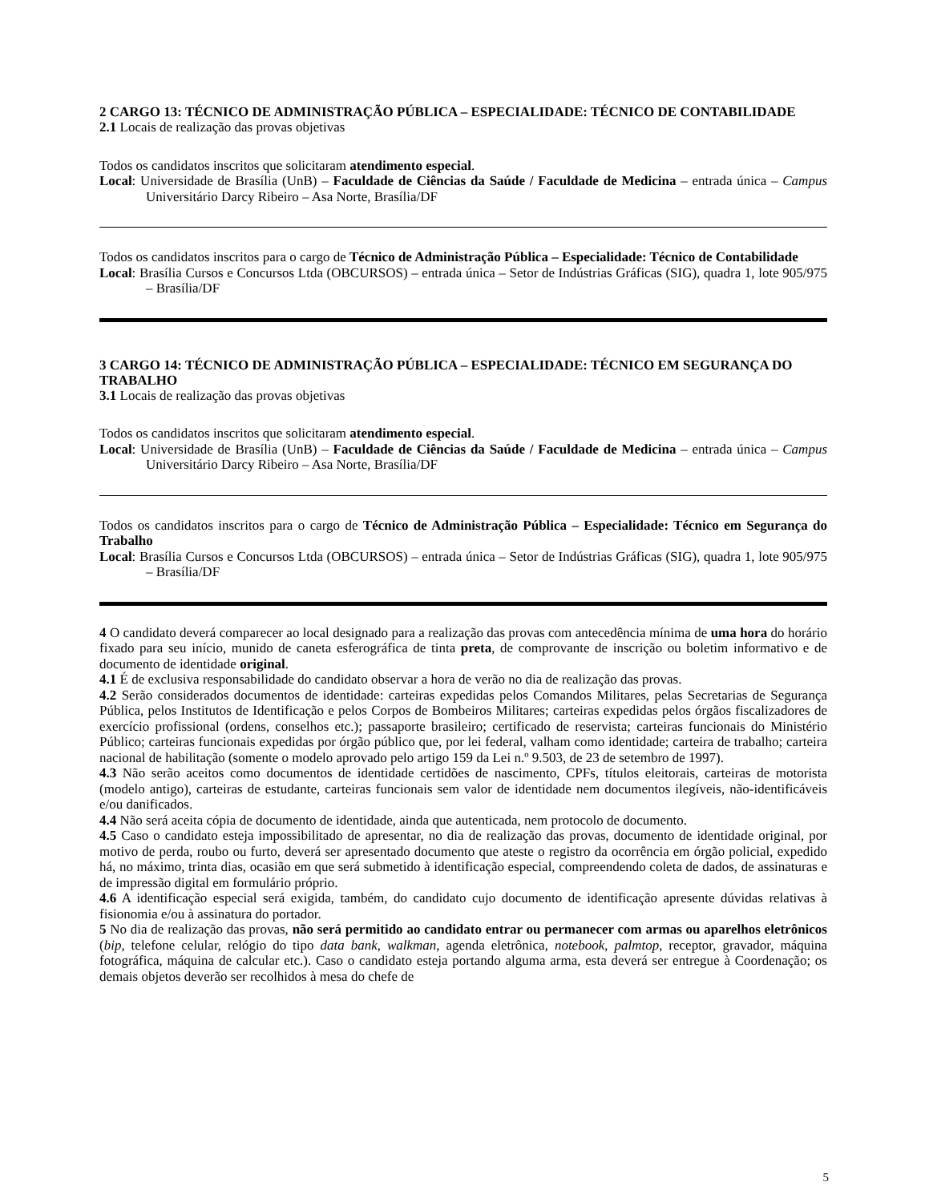2 CARGO 13: TÉCNICO DE ADMINISTRAÇÃO PÚBLICA – ESPECIALIDADE: TÉCNICO DE CONTABILIDADE
2.1 Locais de realização das provas objetivas
Todos os candidatos inscritos que solicitaram atendimento especial.
Local: Universidade de Brasília (UnB) – Faculdade de Ciências da Saúde / Faculdade de Medicina – entrada única – Campus Universitário Darcy Ribeiro – Asa Norte, Brasília/DF
Todos os candidatos inscritos para o cargo de Técnico de Administração Pública – Especialidade: Técnico de Contabilidade
Local: Brasília Cursos e Concursos Ltda (OBCURSOS) – entrada única – Setor de Indústrias Gráficas (SIG), quadra 1, lote 905/975 – Brasília/DF
3 CARGO 14: TÉCNICO DE ADMINISTRAÇÃO PÚBLICA – ESPECIALIDADE: TÉCNICO EM SEGURANÇA DO TRABALHO
3.1 Locais de realização das provas objetivas
Todos os candidatos inscritos que solicitaram atendimento especial.
Local: Universidade de Brasília (UnB) – Faculdade de Ciências da Saúde / Faculdade de Medicina – entrada única – Campus Universitário Darcy Ribeiro – Asa Norte, Brasília/DF
Todos os candidatos inscritos para o cargo de Técnico de Administração Pública – Especialidade: Técnico em Segurança do Trabalho
Local: Brasília Cursos e Concursos Ltda (OBCURSOS) – entrada única – Setor de Indústrias Gráficas (SIG), quadra 1, lote 905/975 – Brasília/DF
4 O candidato deverá comparecer ao local designado para a realização das provas com antecedência mínima de uma hora do horário fixado para seu início, munido de caneta esferográfica de tinta preta, de comprovante de inscrição ou boletim informativo e de documento de identidade original.
4.1 É de exclusiva responsabilidade do candidato observar a hora de verão no dia de realização das provas.
4.2 Serão considerados documentos de identidade: carteiras expedidas pelos Comandos Militares, pelas Secretarias de Segurança Pública, pelos Institutos de Identificação e pelos Corpos de Bombeiros Militares; carteiras expedidas pelos órgãos fiscalizadores de exercício profissional (ordens, conselhos etc.); passaporte brasileiro; certificado de reservista; carteiras funcionais do Ministério Público; carteiras funcionais expedidas por órgão público que, por lei federal, valham como identidade; carteira de trabalho; carteira nacional de habilitação (somente o modelo aprovado pelo artigo 159 da Lei n.º 9.503, de 23 de setembro de 1997).
4.3 Não serão aceitos como documentos de identidade certidões de nascimento, CPFs, títulos eleitorais, carteiras de motorista (modelo antigo), carteiras de estudante, carteiras funcionais sem valor de identidade nem documentos ilegíveis, não-identificáveis e/ou danificados.
4.4 Não será aceita cópia de documento de identidade, ainda que autenticada, nem protocolo de documento.
4.5 Caso o candidato esteja impossibilitado de apresentar, no dia de realização das provas, documento de identidade original, por motivo de perda, roubo ou furto, deverá ser apresentado documento que ateste o registro da ocorrência em órgão policial, expedido há, no máximo, trinta dias, ocasião em que será submetido à identificação especial, compreendendo coleta de dados, de assinaturas e de impressão digital em formulário próprio.
4.6 A identificação especial será exigida, também, do candidato cujo documento de identificação apresente dúvidas relativas à fisionomia e/ou à assinatura do portador.
5 No dia de realização das provas, não será permitido ao candidato entrar ou permanecer com armas ou aparelhos eletrônicos (bip, telefone celular, relógio do tipo data bank, walkman, agenda eletrônica, notebook, palmtop, receptor, gravador, máquina fotográfica, máquina de calcular etc.). Caso o candidato esteja portando alguma arma, esta deverá ser entregue à Coordenação; os demais objetos deverão ser recolhidos à mesa do chefe de
5